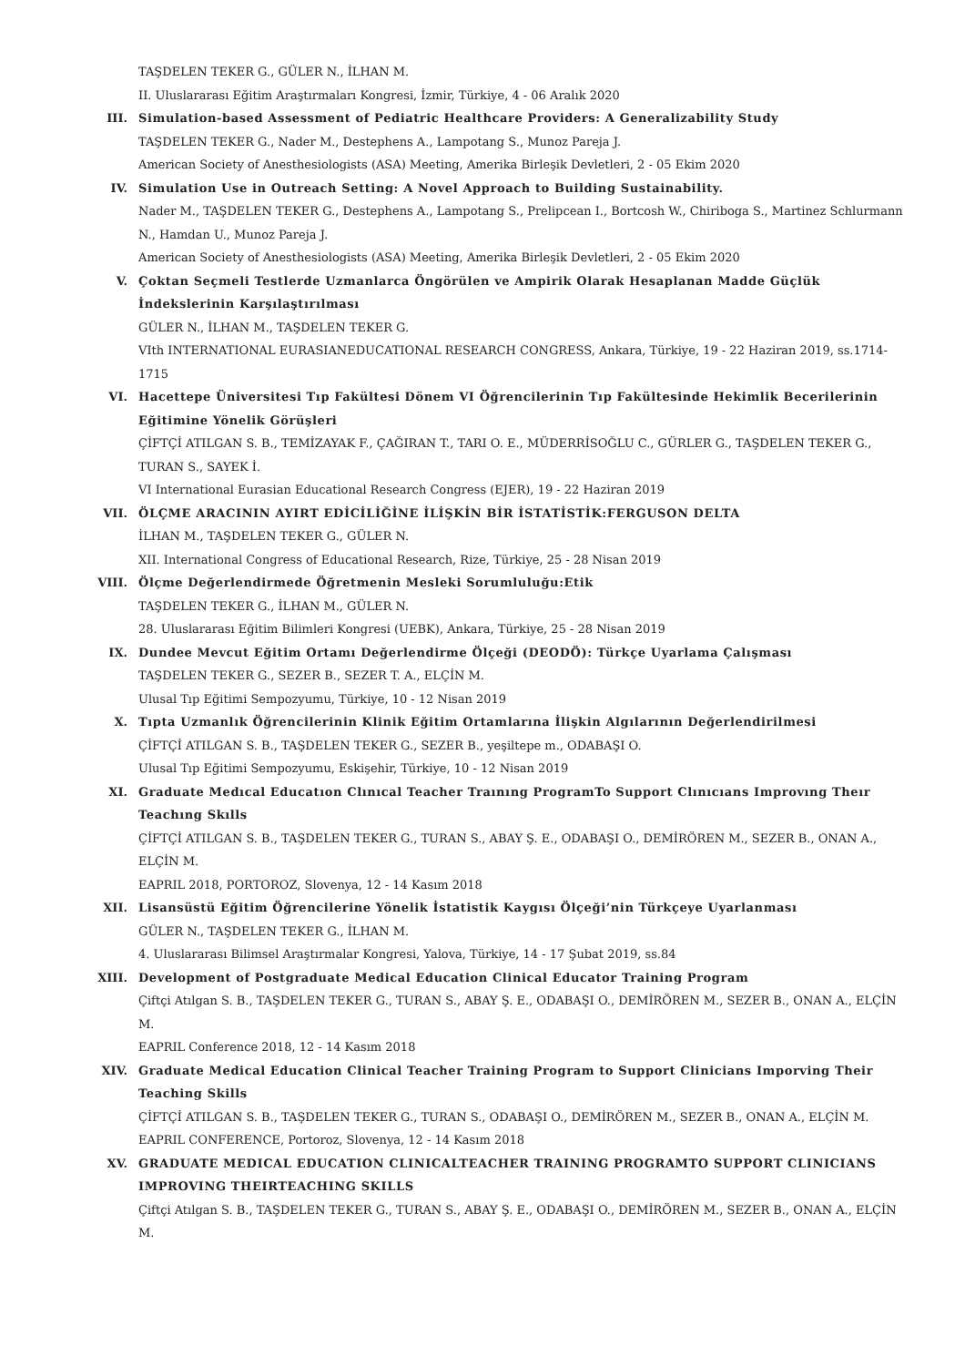TAŞDELEN TEKER G., GÜLER N., İLHAN M.
II. Uluslararası Eğitim Araştırmaları Kongresi, İzmir, Türkiye, 4 - 06 Aralık 2020
III. Simulation-based Assessment of Pediatric Healthcare Providers: A Generalizability Study
TAŞDELEN TEKER G., Nader M., Destephens A., Lampotang S., Munoz Pareja J.
American Society of Anesthesiologists (ASA) Meeting, Amerika Birleşik Devletleri, 2 - 05 Ekim 2020
IV. Simulation Use in Outreach Setting: A Novel Approach to Building Sustainability.
Nader M., TAŞDELEN TEKER G., Destephens A., Lampotang S., Prelipcean I., Bortcosh W., Chiriboga S., Martinez Schlurmann N., Hamdan U., Munoz Pareja J.
American Society of Anesthesiologists (ASA) Meeting, Amerika Birleşik Devletleri, 2 - 05 Ekim 2020
V. Çoktan Seçmeli Testlerde Uzmanlarca Öngörülen ve Ampirik Olarak Hesaplanan Madde Güçlük İndekslerinin Karşılaştırılması
GÜLER N., İLHAN M., TAŞDELEN TEKER G.
VIth INTERNATIONAL EURASIANEDUCATIONAL RESEARCH CONGRESS, Ankara, Türkiye, 19 - 22 Haziran 2019, ss.1714-1715
VI. Hacettepe Üniversitesi Tıp Fakültesi Dönem VI Öğrencilerinin Tıp Fakültesinde Hekimlik Becerilerinin Eğitimine Yönelik Görüşleri
ÇİFTÇİ ATILGAN S. B., TEMİZAYAK F., ÇAĞIRAN T., TARI O. E., MÜDERRİSOĞLU C., GÜRLER G., TAŞDELEN TEKER G., TURAN S., SAYEK İ.
VI International Eurasian Educational Research Congress (EJER), 19 - 22 Haziran 2019
VII. ÖLÇME ARACININ AYIRT EDİCİLİĞİNE İLİŞKİN BİR İSTATİSTİK:FERGUSON DELTA
İLHAN M., TAŞDELEN TEKER G., GÜLER N.
XII. International Congress of Educational Research, Rize, Türkiye, 25 - 28 Nisan 2019
VIII. Ölçme Değerlendirmede Öğretmenin Mesleki Sorumluluğu:Etik
TAŞDELEN TEKER G., İLHAN M., GÜLER N.
28. Uluslararası Eğitim Bilimleri Kongresi (UEBK), Ankara, Türkiye, 25 - 28 Nisan 2019
IX. Dundee Mevcut Eğitim Ortamı Değerlendirme Ölçeği (DEODÖ): Türkçe Uyarlama Çalışması
TAŞDELEN TEKER G., SEZER B., SEZER T. A., ELÇİN M.
Ulusal Tıp Eğitimi Sempozyumu, Türkiye, 10 - 12 Nisan 2019
X. Tıpta Uzmanlık Öğrencilerinin Klinik Eğitim Ortamlarına İlişkin Algılarının Değerlendirilmesi
ÇİFTÇİ ATILGAN S. B., TAŞDELEN TEKER G., SEZER B., yeşiltepe m., ODABAŞI O.
Ulusal Tıp Eğitimi Sempozyumu, Eskişehir, Türkiye, 10 - 12 Nisan 2019
XI. Graduate Medıcal Educatıon Clınıcal Teacher Traınıng ProgramTo Support Clınıcıans Improvıng Theır Teachıng Skılls
ÇİFTÇİ ATILGAN S. B., TAŞDELEN TEKER G., TURAN S., ABAY Ş. E., ODABAŞI O., DEMİRÖREN M., SEZER B., ONAN A., ELÇİN M.
EAPRIL 2018, PORTOROZ, Slovenya, 12 - 14 Kasım 2018
XII. Lisansüstü Eğitim Öğrencilerine Yönelik İstatistik Kaygısı Ölçeği’nin Türkçeye Uyarlanması
GÜLER N., TAŞDELEN TEKER G., İLHAN M.
4. Uluslararası Bilimsel Araştırmalar Kongresi, Yalova, Türkiye, 14 - 17 Şubat 2019, ss.84
XIII. Development of Postgraduate Medical Education Clinical Educator Training Program
Çiftçi Atılgan S. B., TAŞDELEN TEKER G., TURAN S., ABAY Ş. E., ODABAŞI O., DEMİRÖREN M., SEZER B., ONAN A., ELÇİN M.
EAPRIL Conference 2018, 12 - 14 Kasım 2018
XIV. Graduate Medical Education Clinical Teacher Training Program to Support Clinicians Imporving Their Teaching Skills
ÇİFTÇİ ATILGAN S. B., TAŞDELEN TEKER G., TURAN S., ODABAŞI O., DEMİRÖREN M., SEZER B., ONAN A., ELÇİN M.
EAPRIL CONFERENCE, Portoroz, Slovenya, 12 - 14 Kasım 2018
XV. GRADUATE MEDICAL EDUCATION CLINICALTEACHER TRAINING PROGRAMTO SUPPORT CLINICIANS IMPROVING THEIRTEACHING SKILLS
Çiftçi Atılgan S. B., TAŞDELEN TEKER G., TURAN S., ABAY Ş. E., ODABAŞI O., DEMİRÖREN M., SEZER B., ONAN A., ELÇİN M.